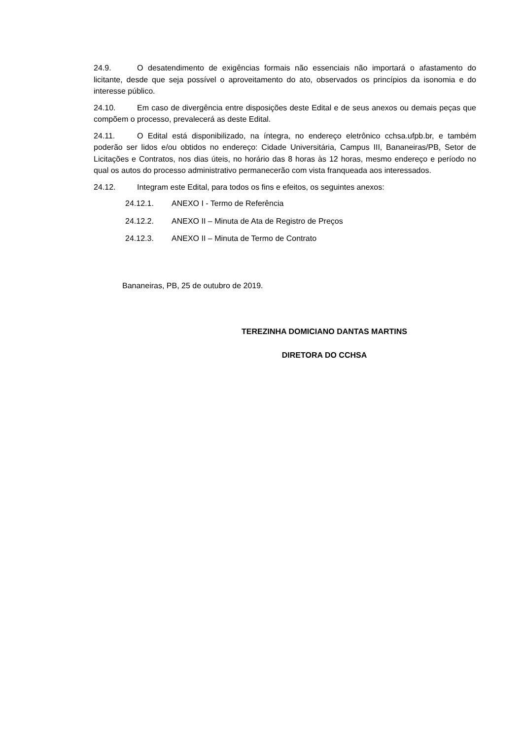24.9. O desatendimento de exigências formais não essenciais não importará o afastamento do licitante, desde que seja possível o aproveitamento do ato, observados os princípios da isonomia e do interesse público.
24.10. Em caso de divergência entre disposições deste Edital e de seus anexos ou demais peças que compõem o processo, prevalecerá as deste Edital.
24.11. O Edital está disponibilizado, na íntegra, no endereço eletrônico cchsa.ufpb.br, e também poderão ser lidos e/ou obtidos no endereço: Cidade Universitária, Campus III, Bananeiras/PB, Setor de Licitações e Contratos, nos dias úteis, no horário das 8 horas às 12 horas, mesmo endereço e período no qual os autos do processo administrativo permanecerão com vista franqueada aos interessados.
24.12. Integram este Edital, para todos os fins e efeitos, os seguintes anexos:
24.12.1. ANEXO I - Termo de Referência
24.12.2. ANEXO II – Minuta de Ata de Registro de Preços
24.12.3. ANEXO II – Minuta de Termo de Contrato
Bananeiras, PB, 25 de outubro de 2019.
TEREZINHA DOMICIANO DANTAS MARTINS
DIRETORA DO CCHSA